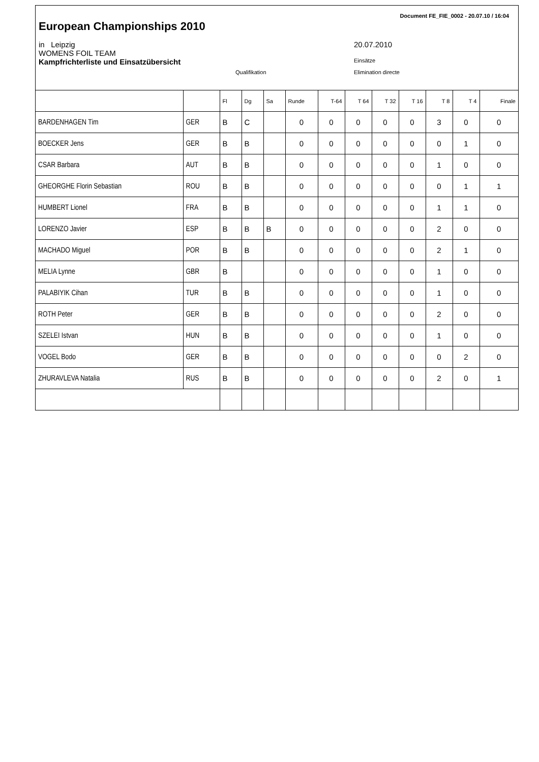Document FE_FIE_0002 - 20.07.10 / 16:04
European Championships 2010
in Leipzig 20.07.2010
WOMENS FOIL TEAM
Kampfrichterliste und Einsatzübersicht
Einsätze
Qualifikation Elimination directe
| | | Fl | Dg | Sa | Runde | T-64 | T 64 | T 32 | T 16 | T 8 | T 4 | Finale |
| --- | --- | --- | --- | --- | --- | --- | --- | --- | --- | --- | --- | --- |
| BARDENHAGEN Tim | GER | B | C | | 0 | 0 | 0 | 0 | 0 | 3 | 0 | 0 |
| BOECKER Jens | GER | B | B | | 0 | 0 | 0 | 0 | 0 | 0 | 1 | 0 |
| CSAR Barbara | AUT | B | B | | 0 | 0 | 0 | 0 | 0 | 1 | 0 | 0 |
| GHEORGHE Florin Sebastian | ROU | B | B | | 0 | 0 | 0 | 0 | 0 | 0 | 1 | 1 |
| HUMBERT Lionel | FRA | B | B | | 0 | 0 | 0 | 0 | 0 | 1 | 1 | 0 |
| LORENZO Javier | ESP | B | B | B | 0 | 0 | 0 | 0 | 0 | 2 | 0 | 0 |
| MACHADO Miguel | POR | B | B | | 0 | 0 | 0 | 0 | 0 | 2 | 1 | 0 |
| MELIA Lynne | GBR | B | | | 0 | 0 | 0 | 0 | 0 | 1 | 0 | 0 |
| PALABIYIK Cihan | TUR | B | B | | 0 | 0 | 0 | 0 | 0 | 1 | 0 | 0 |
| ROTH Peter | GER | B | B | | 0 | 0 | 0 | 0 | 0 | 2 | 0 | 0 |
| SZELEI Istvan | HUN | B | B | | 0 | 0 | 0 | 0 | 0 | 1 | 0 | 0 |
| VOGEL Bodo | GER | B | B | | 0 | 0 | 0 | 0 | 0 | 0 | 2 | 0 |
| ZHURAVLEVA Natalia | RUS | B | B | | 0 | 0 | 0 | 0 | 0 | 2 | 0 | 1 |